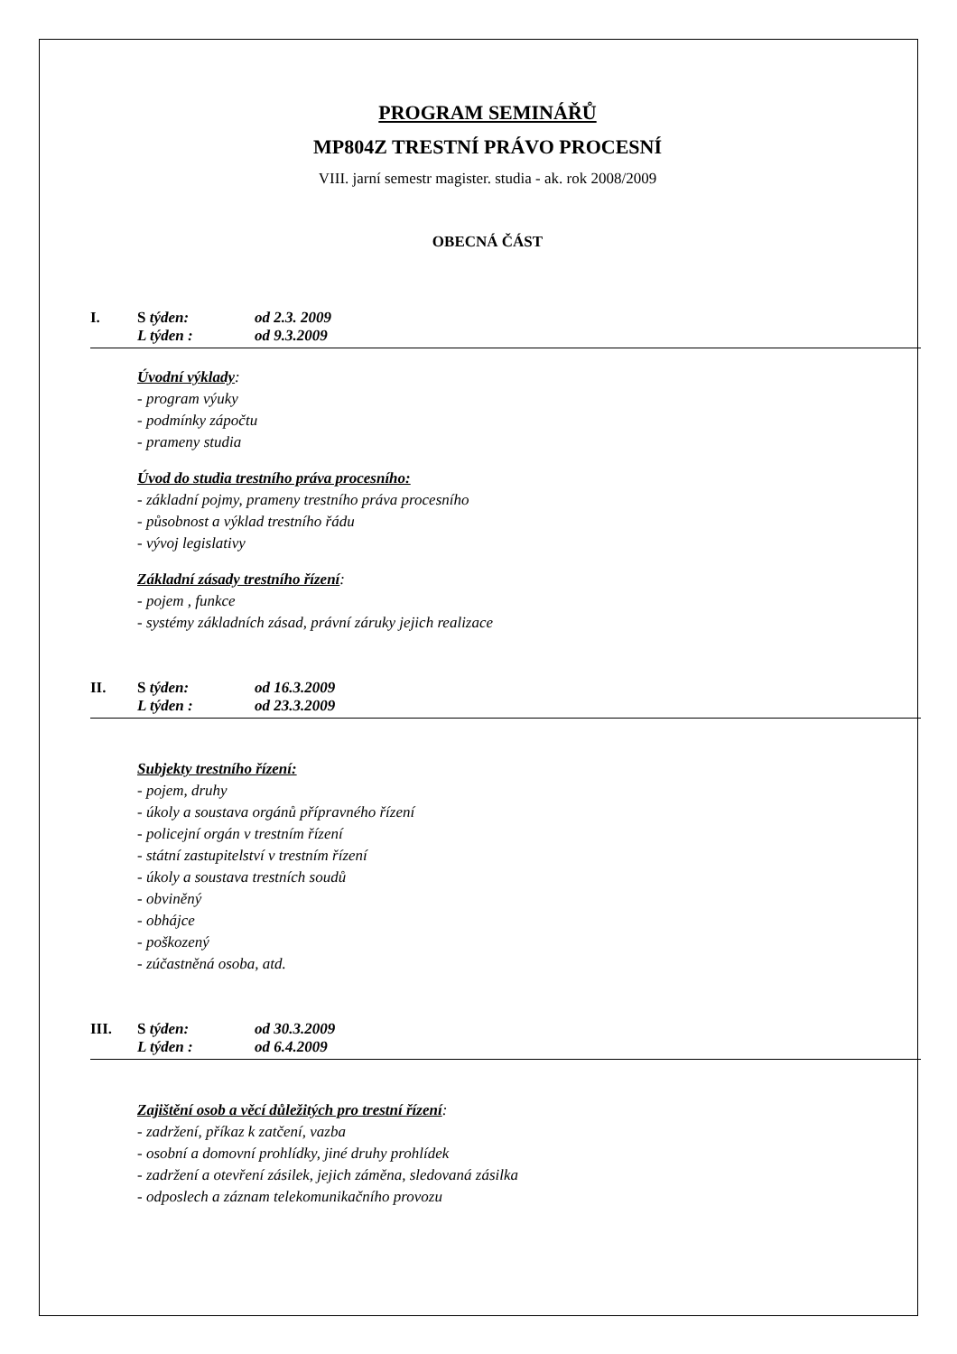PROGRAM SEMINÁŘŮ
MP804Z TRESTNÍ PRÁVO PROCESNÍ
VIII. jarní semestr magister. studia - ak. rok 2008/2009
OBECNÁ ČÁST
I. S týden: od 2.3. 2009 L týden : od 9.3.2009
Úvodní výklady:
- program výuky
- podmínky zápočtu
- prameny studia
Úvod do studia trestního práva procesního:
- základní pojmy, prameny trestního práva procesního
- působnost a výklad trestního řádu
- vývoj legislativy
Základní zásady trestního řízení:
- pojem , funkce
- systémy základních zásad, právní záruky jejich realizace
II. S týden: od 16.3.2009 L týden : od 23.3.2009
Subjekty trestního řízení:
- pojem, druhy
- úkoly a soustava orgánů přípravného řízení
- policejní orgán v trestním řízení
- státní zastupitelství v trestním řízení
- úkoly a soustava trestních soudů
- obviněný
- obhájce
- poškozený
- zúčastněná osoba, atd.
III. S týden: od 30.3.2009 L týden : od 6.4.2009
Zajištění osob a věcí důležitých pro trestní řízení:
- zadržení, příkaz k zatčení, vazba
- osobní a domovní prohlídky, jiné druhy prohlídek
- zadržení a otevření zásilek, jejich záměna, sledovaná zásilka
- odposlech a záznam telekomunikačního provozu